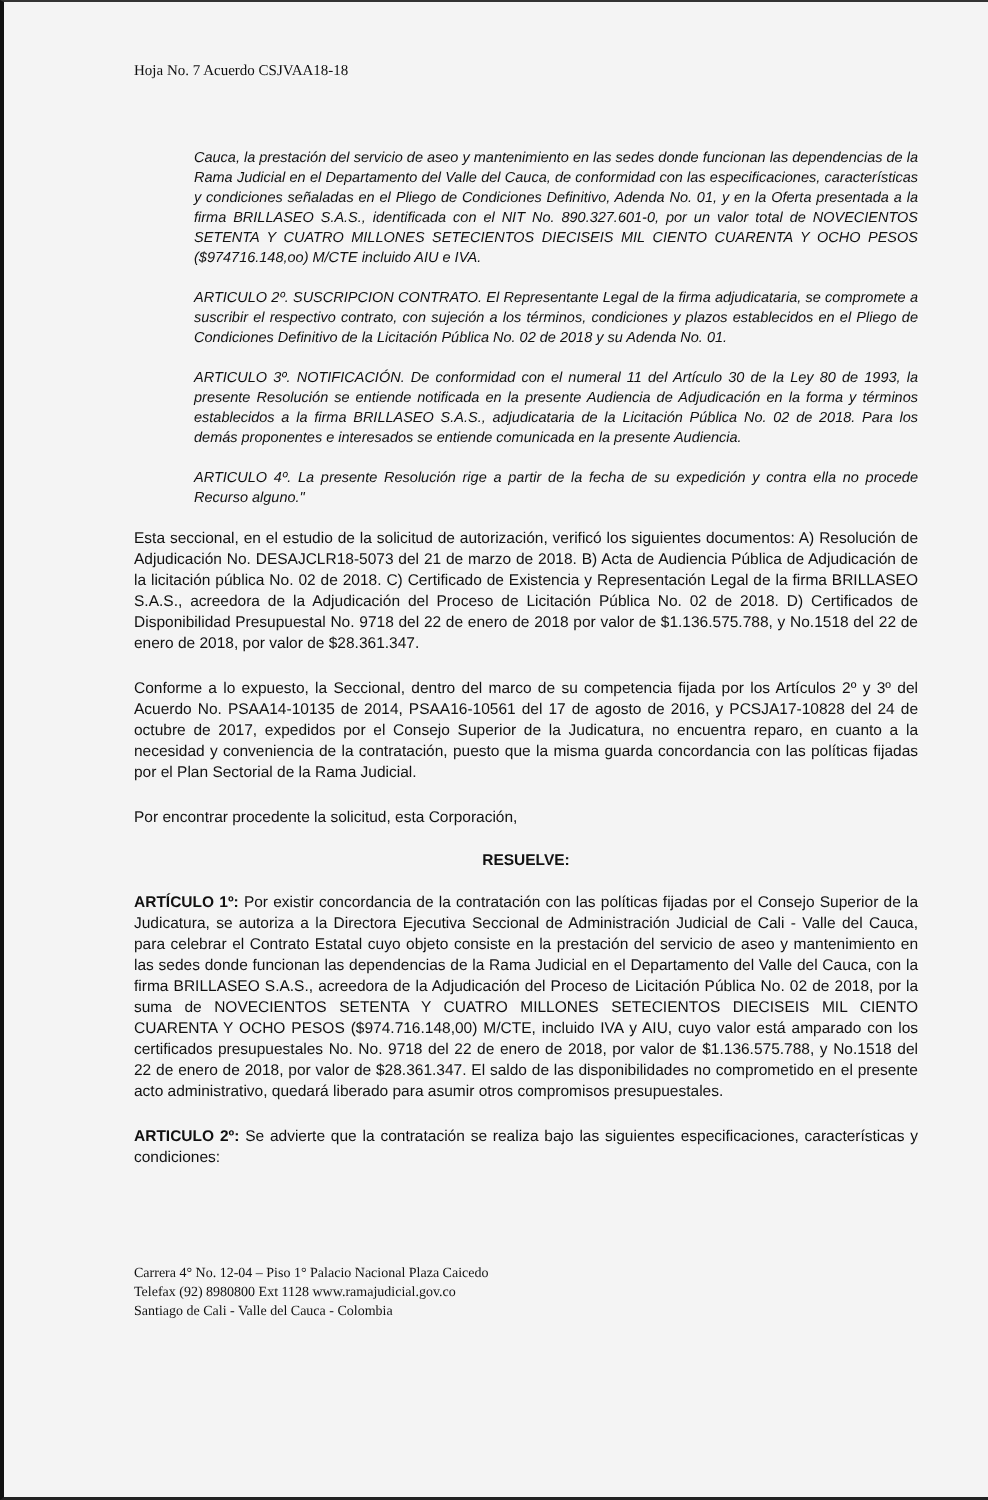Hoja No. 7 Acuerdo CSJVAA18-18
Cauca, la prestación del servicio de aseo y mantenimiento en las sedes donde funcionan las dependencias de la Rama Judicial en el Departamento del Valle del Cauca, de conformidad con las especificaciones, características y condiciones señaladas en el Pliego de Condiciones Definitivo, Adenda No. 01, y en la Oferta presentada a la firma BRILLASEO S.A.S., identificada con el NIT No. 890.327.601-0, por un valor total de NOVECIENTOS SETENTA Y CUATRO MILLONES SETECIENTOS DIECISEIS MIL CIENTO CUARENTA Y OCHO PESOS ($974716.148,oo) M/CTE incluido AIU e IVA.
ARTICULO 2º. SUSCRIPCION CONTRATO. El Representante Legal de la firma adjudicataria, se compromete a suscribir el respectivo contrato, con sujeción a los términos, condiciones y plazos establecidos en el Pliego de Condiciones Definitivo de la Licitación Pública No. 02 de 2018 y su Adenda No. 01.
ARTICULO 3º. NOTIFICACIÓN. De conformidad con el numeral 11 del Artículo 30 de la Ley 80 de 1993, la presente Resolución se entiende notificada en la presente Audiencia de Adjudicación en la forma y términos establecidos a la firma BRILLASEO S.A.S., adjudicataria de la Licitación Pública No. 02 de 2018. Para los demás proponentes e interesados se entiende comunicada en la presente Audiencia.
ARTICULO 4º. La presente Resolución rige a partir de la fecha de su expedición y contra ella no procede Recurso alguno."
Esta seccional, en el estudio de la solicitud de autorización, verificó los siguientes documentos: A) Resolución de Adjudicación No. DESAJCLR18-5073 del 21 de marzo de 2018. B) Acta de Audiencia Pública de Adjudicación de la licitación pública No. 02 de 2018. C) Certificado de Existencia y Representación Legal de la firma BRILLASEO S.A.S., acreedora de la Adjudicación del Proceso de Licitación Pública No. 02 de 2018. D) Certificados de Disponibilidad Presupuestal No. 9718 del 22 de enero de 2018 por valor de $1.136.575.788, y No.1518 del 22 de enero de 2018, por valor de $28.361.347.
Conforme a lo expuesto, la Seccional, dentro del marco de su competencia fijada por los Artículos 2º y 3º del Acuerdo No. PSAA14-10135 de 2014, PSAA16-10561 del 17 de agosto de 2016, y PCSJA17-10828 del 24 de octubre de 2017, expedidos por el Consejo Superior de la Judicatura, no encuentra reparo, en cuanto a la necesidad y conveniencia de la contratación, puesto que la misma guarda concordancia con las políticas fijadas por el Plan Sectorial de la Rama Judicial.
Por encontrar procedente la solicitud, esta Corporación,
RESUELVE:
ARTÍCULO 1º: Por existir concordancia de la contratación con las políticas fijadas por el Consejo Superior de la Judicatura, se autoriza a la Directora Ejecutiva Seccional de Administración Judicial de Cali - Valle del Cauca, para celebrar el Contrato Estatal cuyo objeto consiste en la prestación del servicio de aseo y mantenimiento en las sedes donde funcionan las dependencias de la Rama Judicial en el Departamento del Valle del Cauca, con la firma BRILLASEO S.A.S., acreedora de la Adjudicación del Proceso de Licitación Pública No. 02 de 2018, por la suma de NOVECIENTOS SETENTA Y CUATRO MILLONES SETECIENTOS DIECISEIS MIL CIENTO CUARENTA Y OCHO PESOS ($974.716.148,00) M/CTE, incluido IVA y AIU, cuyo valor está amparado con los certificados presupuestales No. No. 9718 del 22 de enero de 2018, por valor de $1.136.575.788, y No.1518 del 22 de enero de 2018, por valor de $28.361.347. El saldo de las disponibilidades no comprometido en el presente acto administrativo, quedará liberado para asumir otros compromisos presupuestales.
ARTICULO 2º: Se advierte que la contratación se realiza bajo las siguientes especificaciones, características y condiciones:
Carrera 4° No. 12-04 – Piso 1° Palacio Nacional Plaza Caicedo
Telefax (92) 8980800 Ext 1128 www.ramajudicial.gov.co
Santiago de Cali - Valle del Cauca - Colombia